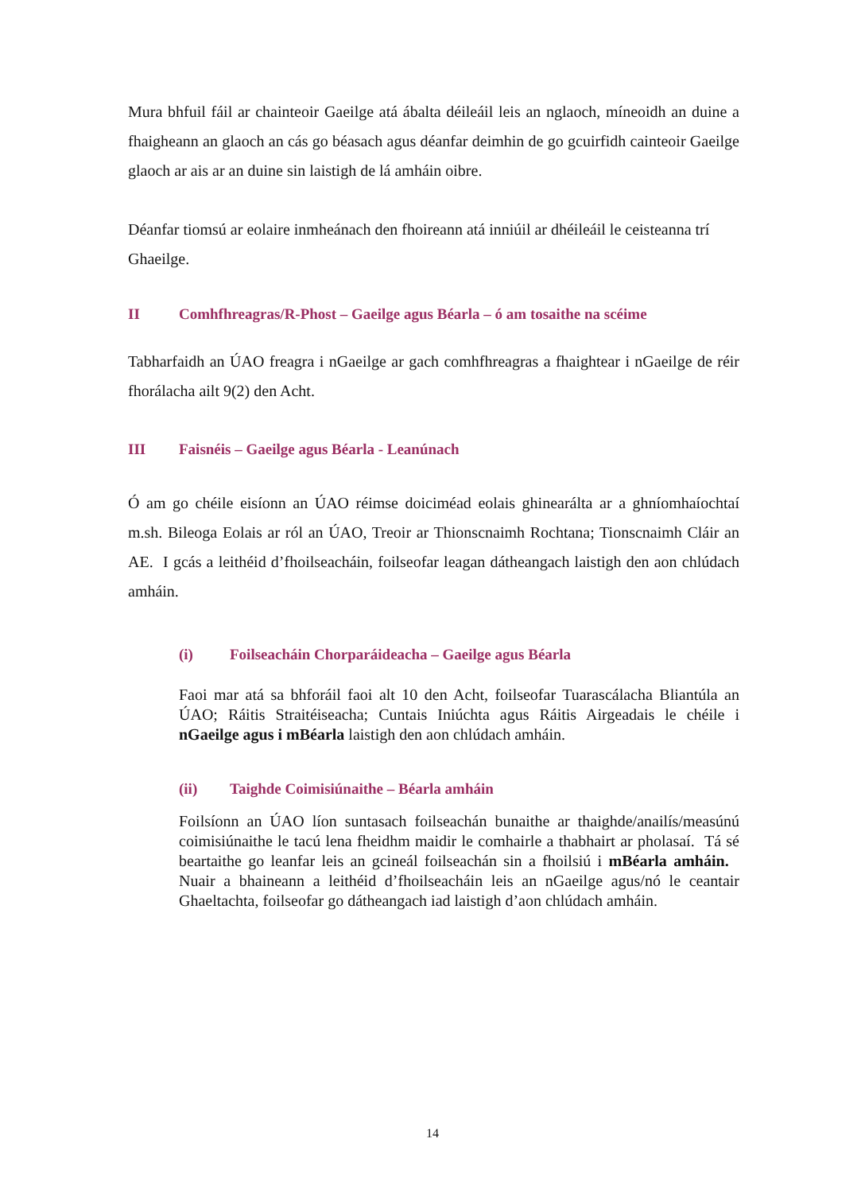Mura bhfuil fáil ar chainteoir Gaeilge atá ábalta déileáil leis an nglaoch, míneoidh an duine a fhaigheann an glaoch an cás go béasach agus déanfar deimhin de go gcuirfidh cainteoir Gaeilge glaoch ar ais ar an duine sin laistigh de lá amháin oibre.
Déanfar tiomsú ar eolaire inmheánach den fhoireann atá inniúil ar dhéileáil le ceisteanna trí Ghaeilge.
II Comhfhreagras/R-Phost – Gaeilge agus Béarla – ó am tosaithe na scéime
Tabharfaidh an ÚAO freagra i nGaeilge ar gach comhfhreagras a fhaightear i nGaeilge de réir fhorálacha ailt 9(2) den Acht.
III Faisnéis – Gaeilge agus Béarla - Leanúnach
Ó am go chéile eisíonn an ÚAO réimse doiciméad eolais ghinearálta ar a ghníomhaíochtaí m.sh. Bileoga Eolais ar ról an ÚAO, Treoir ar Thionscnaimh Rochtana; Tionscnaimh Cláir an AE. I gcás a leithéid d’fhoilseacháin, foilseofar leagan dátheangach laistigh den aon chlúdach amháin.
(i) Foilseacháin Chorparáideacha – Gaeilge agus Béarla
Faoi mar atá sa bhforáil faoi alt 10 den Acht, foilseofar Tuarascálacha Bliantúla an ÚAO; Ráitis Straitéiseacha; Cuntais Iniúchta agus Ráitis Airgeadais le chéile i nGaeilge agus i mBéarla laistigh den aon chlúdach amháin.
(ii) Taighde Coimisiúnaithe – Béarla amháin
Foilsíonn an ÚAO líon suntasach foilseachán bunaithe ar thaighde/anailís/measúnú coimisiúnaithe le tacú lena fheidhm maidir le comhairle a thabhairt ar pholasaí. Tá sé beartaithe go leanfar leis an gcineál foilseachán sin a fhoilsiú i mBéarla amháin. Nuair a bhaineann a leithéid d’fhoilseacháin leis an nGaeilge agus/nó le ceantair Ghaeltachta, foilseofar go dátheangach iad laistigh d’aon chlúdach amháin.
14